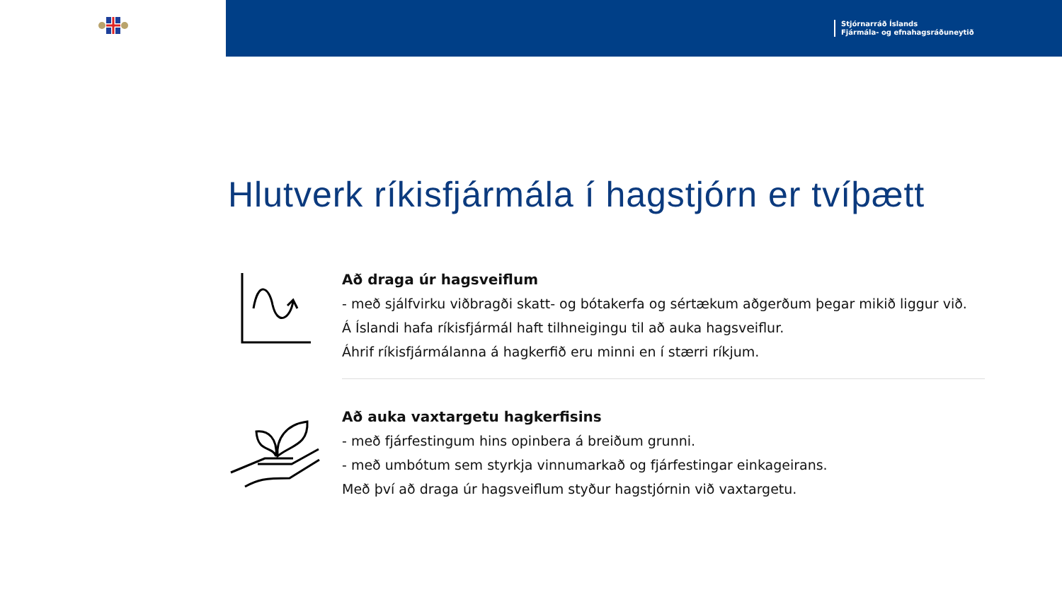Stjórnarráð Íslands
Fjármála- og efnahagsráðuneytið
Hlutverk ríkisfjármála í hagstjórn er tvíþætt
Að draga úr hagsveiflum
- með sjálfvirku viðbragði skatt- og bótakerfa og sértækum aðgerðum þegar mikið liggur við.
Á Íslandi hafa ríkisfjármál haft tilhneigingu til að auka hagsveiflur.
Áhrif ríkisfjármálanna á hagkerfið eru minni en í stærri ríkjum.
Að auka vaxtargetu hagkerfisins
- með fjárfestingum hins opinbera á breiðum grunni.
- með umbótum sem styrkja vinnumarkað og fjárfestingar einkageirans.
Með því að draga úr hagsveiflum styður hagstjórnin við vaxtargetu.